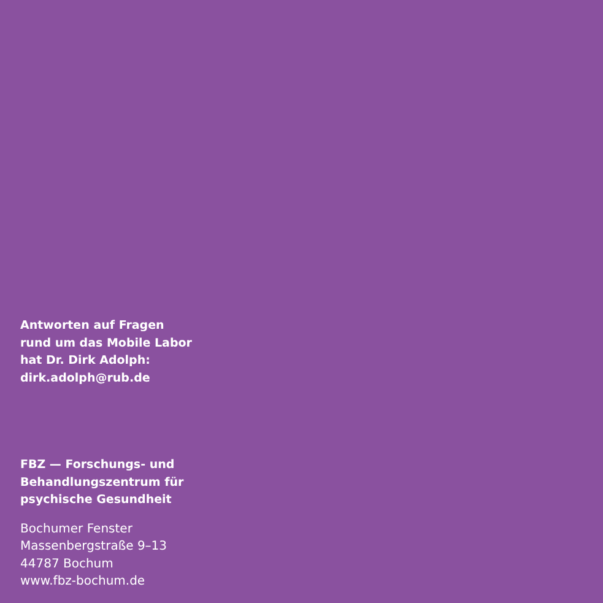Antworten auf Fragen
rund um das Mobile Labor
hat Dr. Dirk Adolph:
dirk.adolph@rub.de
FBZ — Forschungs- und
Behandlungszentrum für
psychische Gesundheit
Bochumer Fenster
Massenbergstraße 9–13
44787 Bochum
www.fbz-bochum.de